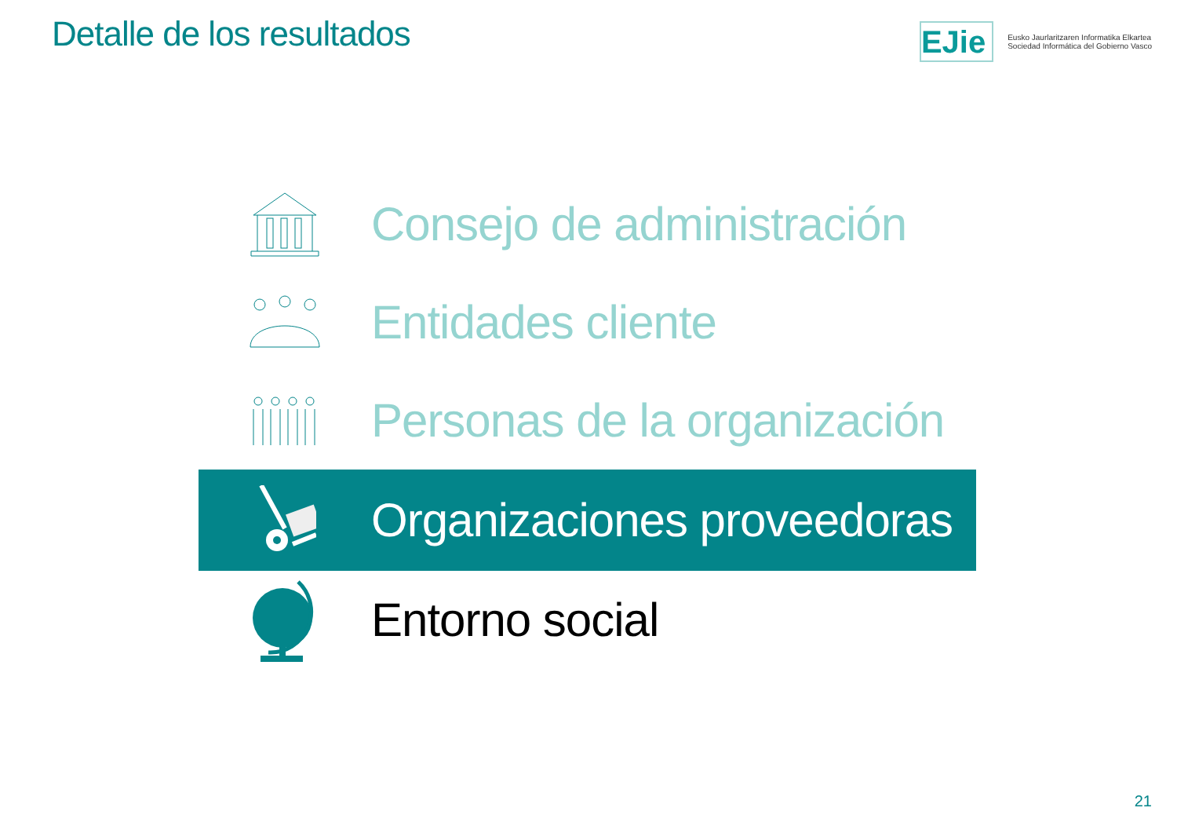Detalle de los resultados
EJie
Eusko Jaurlaritzaren Informatika Elkartea
Sociedad Informática del Gobierno Vasco
Consejo de administración
Entidades cliente
Personas de la organización
Organizaciones proveedoras
Entorno social
21